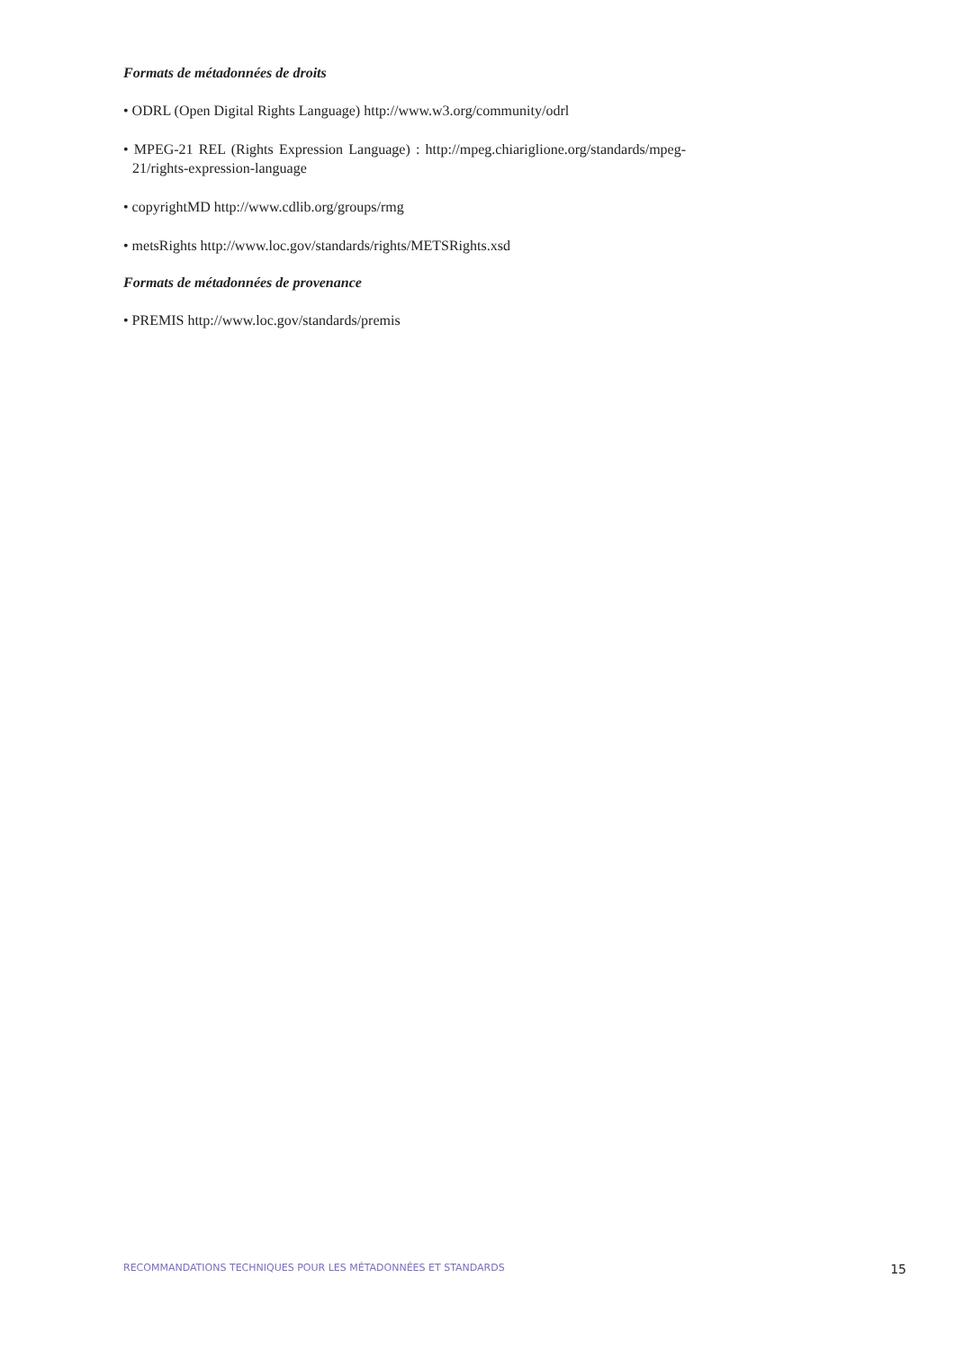Formats de métadonnées de droits
• ODRL (Open Digital Rights Language) http://www.w3.org/community/odrl
• MPEG-21 REL (Rights Expression Language) : http://mpeg.chiariglione.org/standards/mpeg-21/rights-expression-language
• copyrightMD http://www.cdlib.org/groups/rmg
• metsRights http://www.loc.gov/standards/rights/METSRights.xsd
Formats de métadonnées de provenance
• PREMIS http://www.loc.gov/standards/premis
RECOMMANDATIONS TECHNIQUES POUR LES MÉTADONNÉES ET STANDARDS 15